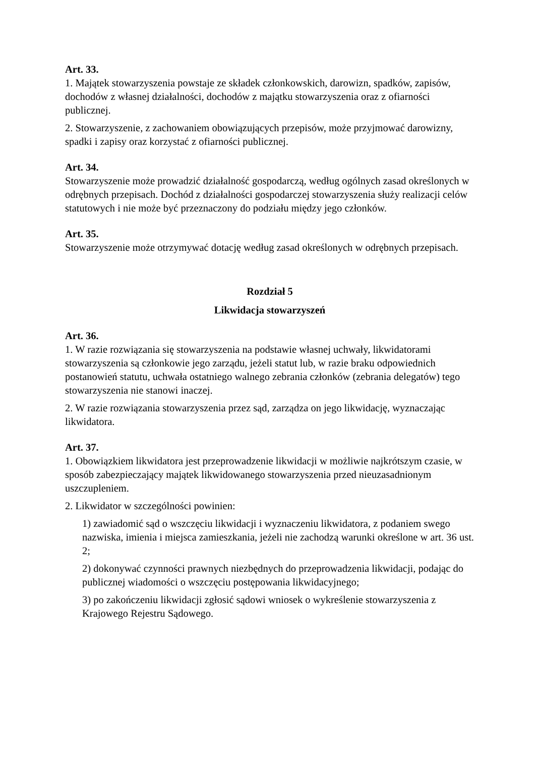Art. 33.
1. Majątek stowarzyszenia powstaje ze składek członkowskich, darowizn, spadków, zapisów, dochodów z własnej działalności, dochodów z majątku stowarzyszenia oraz z ofiarności publicznej.
2. Stowarzyszenie, z zachowaniem obowiązujących przepisów, może przyjmować darowizny, spadki i zapisy oraz korzystać z ofiarności publicznej.
Art. 34.
Stowarzyszenie może prowadzić działalność gospodarczą, według ogólnych zasad określonych w odrębnych przepisach. Dochód z działalności gospodarczej stowarzyszenia służy realizacji celów statutowych i nie może być przeznaczony do podziału między jego członków.
Art. 35.
Stowarzyszenie może otrzymywać dotację według zasad określonych w odrębnych przepisach.
Rozdział 5
Likwidacja stowarzyszeń
Art. 36.
1. W razie rozwiązania się stowarzyszenia na podstawie własnej uchwały, likwidatorami stowarzyszenia są członkowie jego zarządu, jeżeli statut lub, w razie braku odpowiednich postanowień statutu, uchwała ostatniego walnego zebrania członków (zebrania delegatów) tego stowarzyszenia nie stanowi inaczej.
2. W razie rozwiązania stowarzyszenia przez sąd, zarządza on jego likwidację, wyznaczając likwidatora.
Art. 37.
1. Obowiązkiem likwidatora jest przeprowadzenie likwidacji w możliwie najkrótszym czasie, w sposób zabezpieczający majątek likwidowanego stowarzyszenia przed nieuzasadnionym uszczupleniem.
2. Likwidator w szczególności powinien:
1) zawiadomić sąd o wszczęciu likwidacji i wyznaczeniu likwidatora, z podaniem swego nazwiska, imienia i miejsca zamieszkania, jeżeli nie zachodzą warunki określone w art. 36 ust. 2;
2) dokonywać czynności prawnych niezbędnych do przeprowadzenia likwidacji, podając do publicznej wiadomości o wszczęciu postępowania likwidacyjnego;
3) po zakończeniu likwidacji zgłosić sądowi wniosek o wykreślenie stowarzyszenia z Krajowego Rejestru Sądowego.